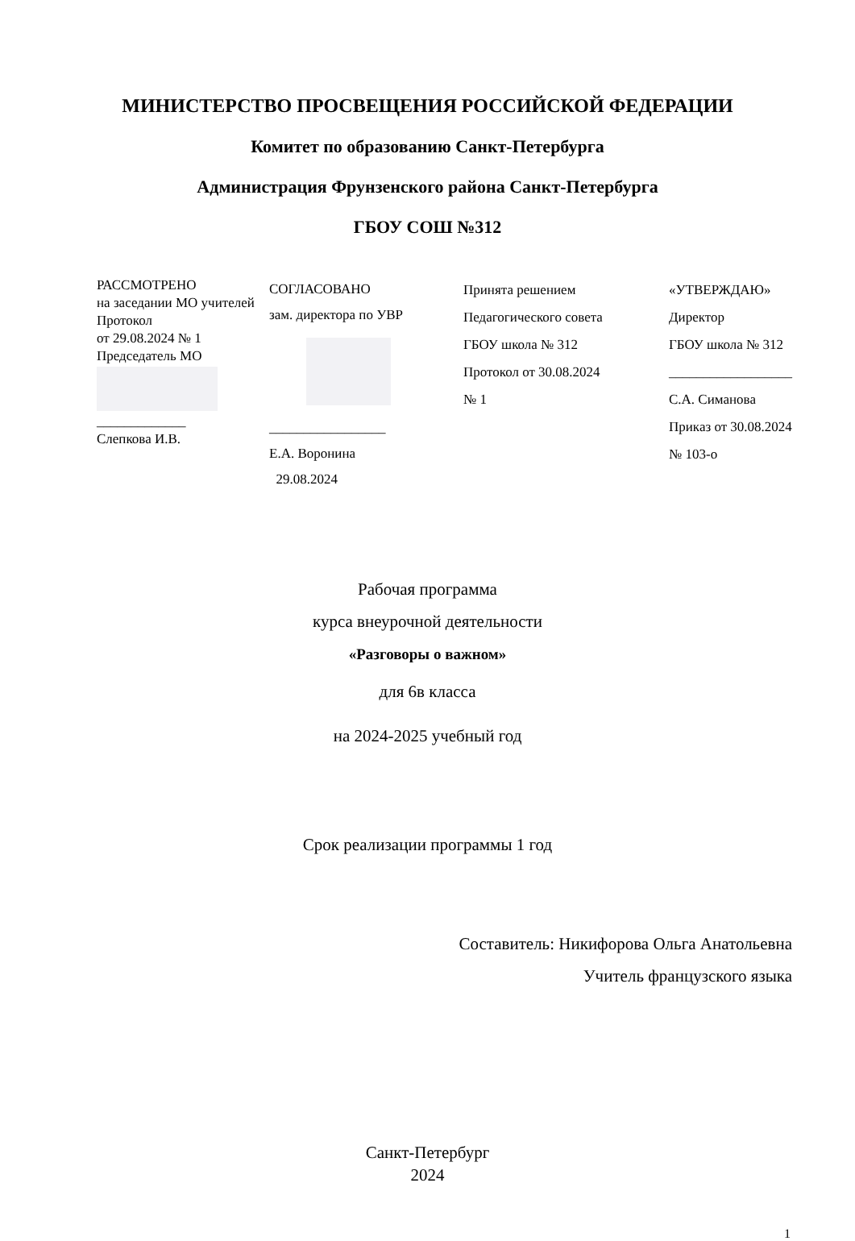МИНИСТЕРСТВО ПРОСВЕЩЕНИЯ РОССИЙСКОЙ ФЕДЕРАЦИИ
Комитет по образованию Санкт-Петербурга
Администрация Фрунзенского района Санкт-Петербурга
ГБОУ СОШ №312
РАССМОТРЕНО
на заседании МО учителей
Протокол
от 29.08.2024 № 1
Председатель МО
_____________
Слепкова И.В.
СОГЛАСОВАНО
зам. директора по УВР
_________________
Е.А. Воронина
29.08.2024
Принята решением
Педагогического совета
ГБОУ школа № 312
Протокол от 30.08.2024
№ 1
«УТВЕРЖДАЮ»
Директор
ГБОУ школа № 312
__________________
С.А. Симанова
Приказ от 30.08.2024
№ 103-о
Рабочая программа
курса внеурочной деятельности
«Разговоры о важном»
для 6в класса
на 2024-2025 учебный год
Срок реализации программы 1 год
Составитель: Никифорова Ольга Анатольевна
Учитель французского языка
Санкт-Петербург
2024
1